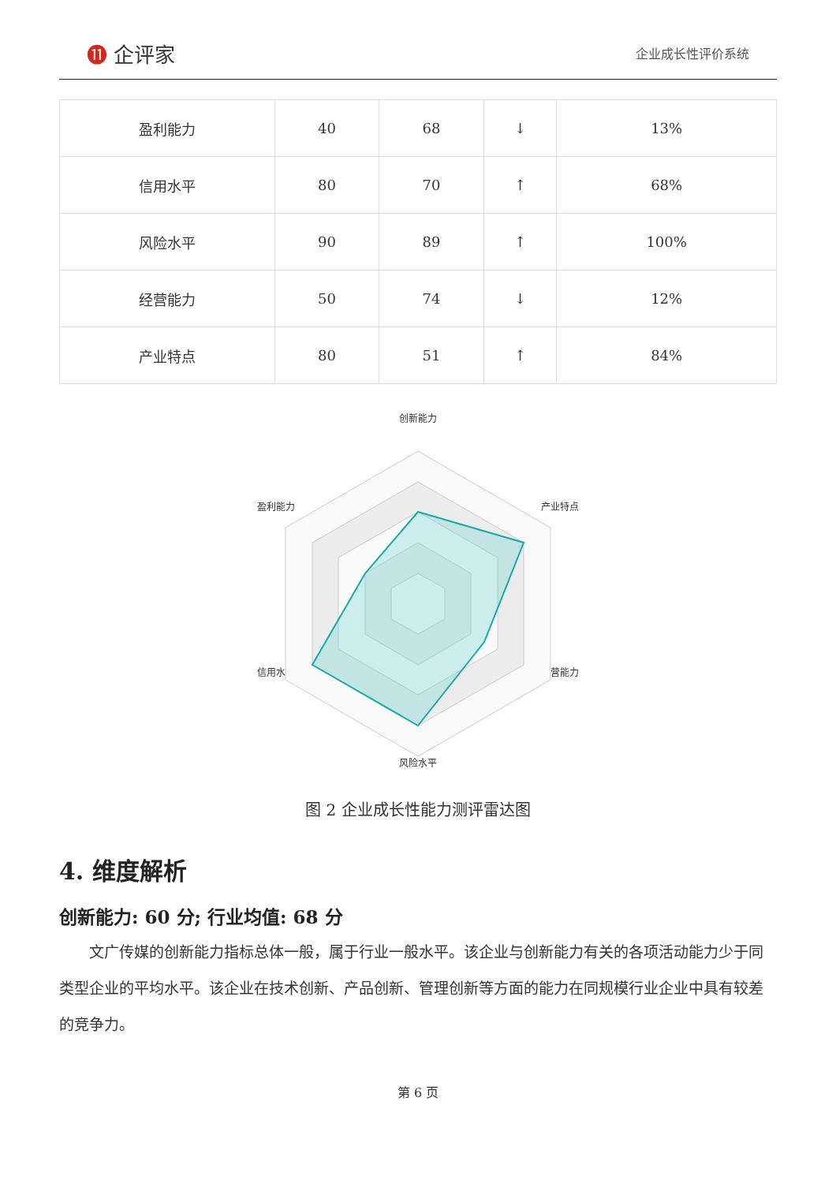⓫ 企评家
企业成长性评价系统
| 盈利能力 | 40 | 68 | ↓ | 13% |
| 信用水平 | 80 | 70 | ↑ | 68% |
| 风险水平 | 90 | 89 | ↑ | 100% |
| 经营能力 | 50 | 74 | ↓ | 12% |
| 产业特点 | 80 | 51 | ↑ | 84% |
创新能力
盈利能力
产业特点
信用水平
经营能力
风险水平
图 2 企业成长性能力测评雷达图
4. 维度解析
创新能力: 60 分; 行业均值: 68 分
文广传媒的创新能力指标总体一般，属于行业一般水平。该企业与创新能力有关的各项活动能力少于同类型企业的平均水平。该企业在技术创新、产品创新、管理创新等方面的能力在同规模行业企业中具有较差的竞争力。
第 6 页